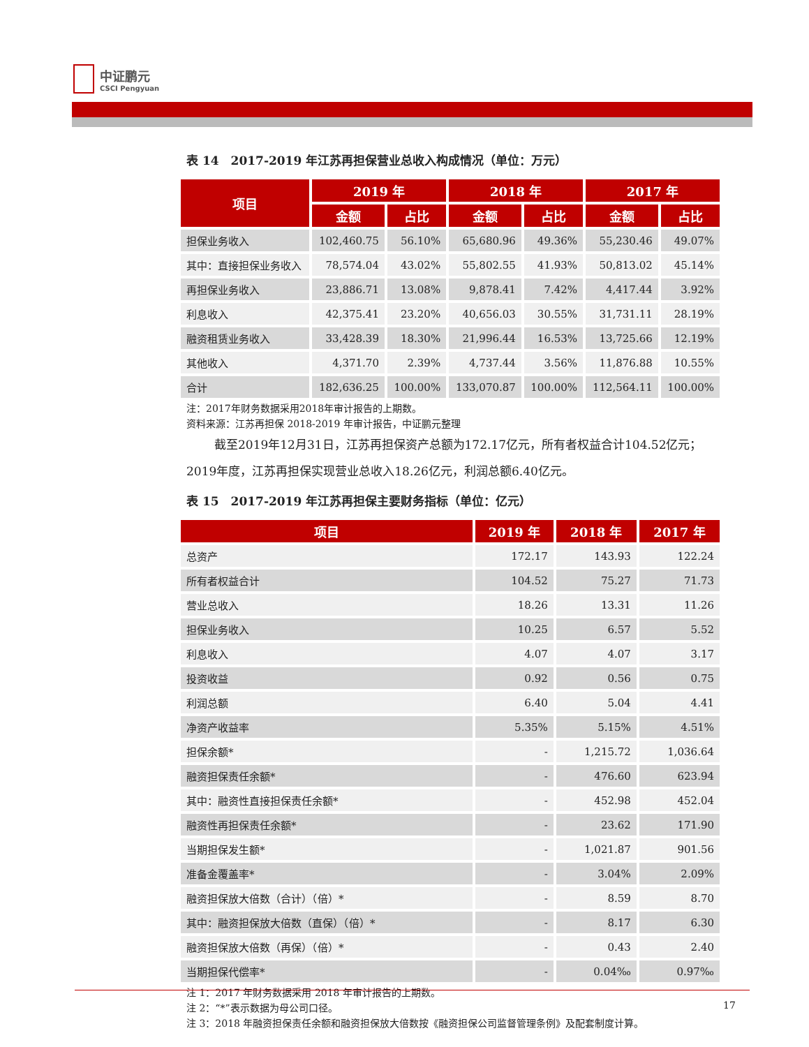中证鹏元
CSCI Pengyuan
表 14　2017-2019 年江苏再担保营业总收入构成情况（单位：万元）
| 项目 | 2019 年 | | 2018 年 | | 2017 年 | |
| --- | --- | --- | --- | --- | --- | --- |
| | 金额 | 占比 | 金额 | 占比 | 金额 | 占比 |
| 担保业务收入 | 102,460.75 | 56.10% | 65,680.96 | 49.36% | 55,230.46 | 49.07% |
| 其中：直接担保业务收入 | 78,574.04 | 43.02% | 55,802.55 | 41.93% | 50,813.02 | 45.14% |
| 再担保业务收入 | 23,886.71 | 13.08% | 9,878.41 | 7.42% | 4,417.44 | 3.92% |
| 利息收入 | 42,375.41 | 23.20% | 40,656.03 | 30.55% | 31,731.11 | 28.19% |
| 融资租赁业务收入 | 33,428.39 | 18.30% | 21,996.44 | 16.53% | 13,725.66 | 12.19% |
| 其他收入 | 4,371.70 | 2.39% | 4,737.44 | 3.56% | 11,876.88 | 10.55% |
| 合计 | 182,636.25 | 100.00% | 133,070.87 | 100.00% | 112,564.11 | 100.00% |
注：2017年财务数据采用2018年审计报告的上期数。
资料来源：江苏再担保 2018-2019 年审计报告，中证鹏元整理
截至2019年12月31日，江苏再担保资产总额为172.17亿元，所有者权益合计104.52亿元；2019年度，江苏再担保实现营业总收入18.26亿元，利润总额6.40亿元。
表 15　2017-2019 年江苏再担保主要财务指标（单位：亿元）
| 项目 | 2019 年 | 2018 年 | 2017 年 |
| --- | --- | --- | --- |
| 总资产 | 172.17 | 143.93 | 122.24 |
| 所有者权益合计 | 104.52 | 75.27 | 71.73 |
| 营业总收入 | 18.26 | 13.31 | 11.26 |
| 担保业务收入 | 10.25 | 6.57 | 5.52 |
| 利息收入 | 4.07 | 4.07 | 3.17 |
| 投资收益 | 0.92 | 0.56 | 0.75 |
| 利润总额 | 6.40 | 5.04 | 4.41 |
| 净资产收益率 | 5.35% | 5.15% | 4.51% |
| 担保余额* | - | 1,215.72 | 1,036.64 |
| 融资担保责任余额* | - | 476.60 | 623.94 |
| 其中：融资性直接担保责任余额* | - | 452.98 | 452.04 |
| 融资性再担保责任余额* | - | 23.62 | 171.90 |
| 当期担保发生额* | - | 1,021.87 | 901.56 |
| 准备金覆盖率* | - | 3.04% | 2.09% |
| 融资担保放大倍数（合计）（倍）* | - | 8.59 | 8.70 |
| 其中：融资担保放大倍数（直保）（倍）* | - | 8.17 | 6.30 |
| 融资担保放大倍数（再保）（倍）* | - | 0.43 | 2.40 |
| 当期担保代偿率* | - | 0.04‰ | 0.97‰ |
注 1：2017 年财务数据采用 2018 年审计报告的上期数。
注 2：“*”表示数据为母公司口径。
注 3：2018 年融资担保责任余额和融资担保放大倍数按《融资担保公司监督管理条例》及配套制度计算。
17